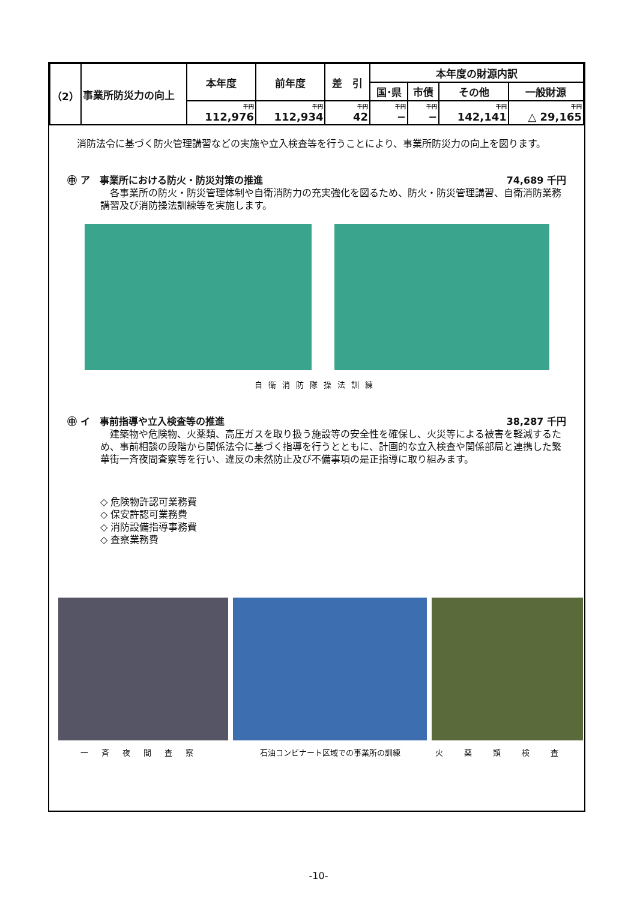| （2） | 事業所防災力の向上 | 本年度 | 前年度 | 差 引 | 本年度の財源内訳 | | | |
| --- | --- | --- | --- | --- | --- | --- | --- | --- |
| | | | | | 国･県 | 市債 | その他 | 一般財源 |
| | | 千円 112,976 | 千円 112,934 | 千円 42 | 千円 − | 千円 − | 千円 142,141 | 千円 △ 29,165 |
　消防法令に基づく防火管理講習などの実施や立入検査等を行うことにより、事業所防災力の向上を図ります。
㊥ ア　事業所における防火・防災対策の推進 74,689 千円
　各事業所の防火・防災管理体制や自衛消防力の充実強化を図るため、防火・防災管理講習、自衛消防業務講習及び消防操法訓練等を実施します。
自衛消防隊操法訓練
㊥ イ　事前指導や立入検査等の推進 38,287 千円
　建築物や危険物、火薬類、高圧ガスを取り扱う施設等の安全性を確保し、火災等による被害を軽減するため、事前相談の段階から関係法令に基づく指導を行うとともに、計画的な立入検査や関係部局と連携した繁華街一斉夜間査察等を行い、違反の未然防止及び不備事項の是正指導に取り組みます。
◇ 危険物許認可業務費
◇ 保安許認可業務費
◇ 消防設備指導事務費
◇ 査察業務費
一斉夜間査察 石油コンビナート区域での事業所の訓練 火薬類検査
-10-